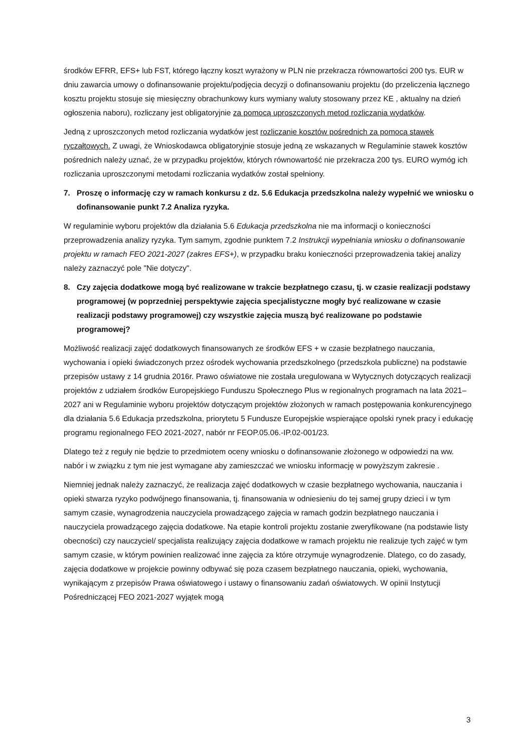środków EFRR, EFS+ lub FST, którego łączny koszt wyrażony w PLN nie przekracza równowartości 200 tys. EUR w dniu zawarcia umowy o dofinansowanie projektu/podjęcia decyzji o dofinansowaniu projektu (do przeliczenia łącznego kosztu projektu stosuje się miesięczny obrachunkowy kurs wymiany waluty stosowany przez KE , aktualny na dzień ogłoszenia naboru), rozliczany jest obligatoryjnie za pomocą uproszczonych metod rozliczania wydatków.
Jedną z uproszczonych metod rozliczania wydatków jest rozliczanie kosztów pośrednich za pomocą stawek ryczałtowych. Z uwagi, że Wnioskodawca obligatoryjnie stosuje jedną ze wskazanych w Regulaminie stawek kosztów pośrednich należy uznać, że w przypadku projektów, których równowartość nie przekracza 200 tys. EURO wymóg ich rozliczania uproszczonymi metodami rozliczania wydatków został spełniony.
7. Proszę o informację czy w ramach konkursu z dz. 5.6 Edukacja przedszkolna należy wypełnić we wniosku o dofinansowanie punkt 7.2 Analiza ryzyka.
W regulaminie wyboru projektów dla działania 5.6 Edukacja przedszkolna nie ma informacji o konieczności przeprowadzenia analizy ryzyka. Tym samym, zgodnie punktem 7.2 Instrukcji wypełniania wniosku o dofinansowanie projektu w ramach FEO 2021-2027 (zakres EFS+), w przypadku braku konieczności przeprowadzenia takiej analizy należy zaznaczyć pole "Nie dotyczy".
8. Czy zajęcia dodatkowe mogą być realizowane w trakcie bezpłatnego czasu, tj. w czasie realizacji podstawy programowej (w poprzedniej perspektywie zajęcia specjalistyczne mogły być realizowane w czasie realizacji podstawy programowej) czy wszystkie zajęcia muszą być realizowane po podstawie programowej?
Możliwość realizacji zajęć dodatkowych finansowanych ze środków EFS + w czasie bezpłatnego nauczania, wychowania i opieki świadczonych przez ośrodek wychowania przedszkolnego (przedszkola publiczne) na podstawie przepisów ustawy z 14 grudnia 2016r. Prawo oświatowe nie została uregulowana w Wytycznych dotyczących realizacji projektów z udziałem środków Europejskiego Funduszu Społecznego Plus w regionalnych programach na lata 2021–2027 ani w Regulaminie wyboru projektów dotyczącym projektów złożonych w ramach postępowania konkurencyjnego dla działania 5.6 Edukacja przedszkolna, priorytetu 5 Fundusze Europejskie wspierające opolski rynek pracy i edukację programu regionalnego FEO 2021-2027, nabór nr FEOP.05.06.-IP.02-001/23.
Dlatego też z reguły nie będzie to przedmiotem oceny wniosku o dofinansowanie złożonego w odpowiedzi na ww. nabór i w związku z tym nie jest wymagane aby zamieszczać we wniosku informację w powyższym zakresie .
Niemniej jednak należy zaznaczyć, że realizacja zajęć dodatkowych w czasie bezpłatnego wychowania, nauczania i opieki stwarza ryzyko podwójnego finansowania, tj. finansowania w odniesieniu do tej samej grupy dzieci i w tym samym czasie, wynagrodzenia nauczyciela prowadzącego zajęcia w ramach godzin bezpłatnego nauczania i nauczyciela prowadzącego zajęcia dodatkowe. Na etapie kontroli projektu zostanie zweryfikowane (na podstawie listy obecności) czy nauczyciel/ specjalista realizujący zajęcia dodatkowe w ramach projektu nie realizuje tych zajęć w tym samym czasie, w którym powinien realizować inne zajęcia za które otrzymuje wynagrodzenie. Dlatego, co do zasady, zajęcia dodatkowe w projekcie powinny odbywać się poza czasem bezpłatnego nauczania, opieki, wychowania, wynikającym z przepisów Prawa oświatowego i ustawy o finansowaniu zadań oświatowych. W opinii Instytucji Pośredniczącej FEO 2021-2027 wyjątek mogą
3